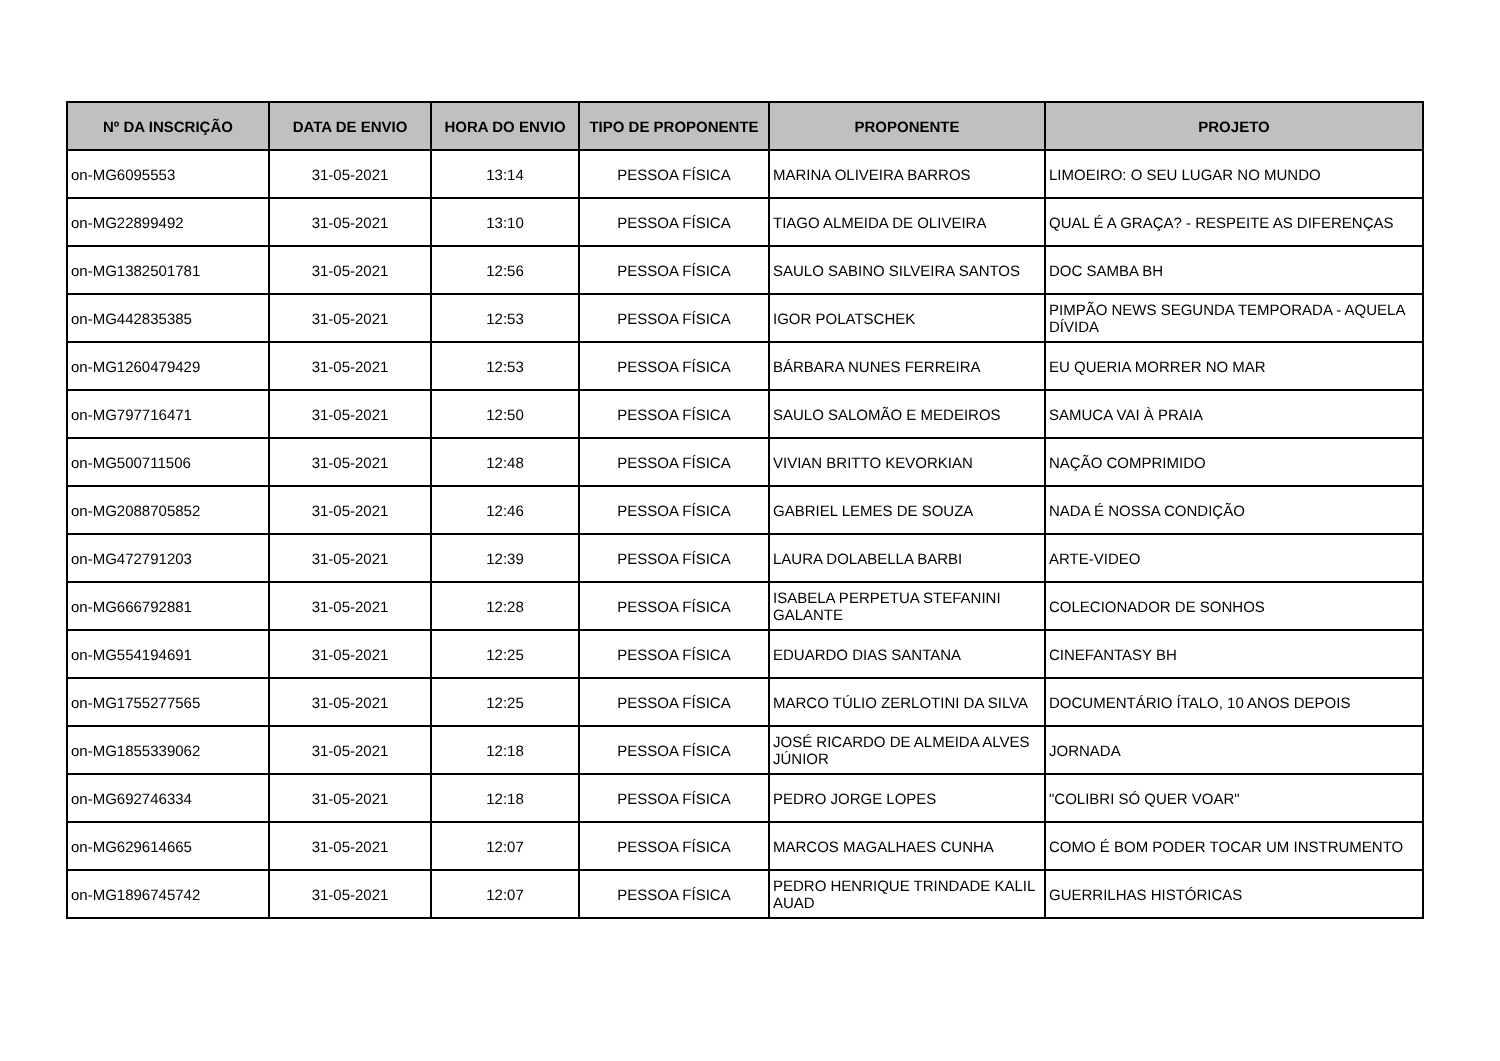| Nº DA INSCRIÇÃO | DATA DE ENVIO | HORA DO ENVIO | TIPO DE PROPONENTE | PROPONENTE | PROJETO |
| --- | --- | --- | --- | --- | --- |
| on-MG6095553 | 31-05-2021 | 13:14 | PESSOA FÍSICA | MARINA OLIVEIRA BARROS | LIMOEIRO: O SEU LUGAR NO MUNDO |
| on-MG22899492 | 31-05-2021 | 13:10 | PESSOA FÍSICA | TIAGO ALMEIDA DE OLIVEIRA | QUAL É A GRAÇA? - RESPEITE AS DIFERENÇAS |
| on-MG1382501781 | 31-05-2021 | 12:56 | PESSOA FÍSICA | SAULO SABINO SILVEIRA SANTOS | DOC SAMBA BH |
| on-MG442835385 | 31-05-2021 | 12:53 | PESSOA FÍSICA | IGOR POLATSCHEK | PIMPÃO NEWS SEGUNDA TEMPORADA - AQUELA DÍVIDA |
| on-MG1260479429 | 31-05-2021 | 12:53 | PESSOA FÍSICA | BÁRBARA NUNES FERREIRA | EU QUERIA MORRER NO MAR |
| on-MG797716471 | 31-05-2021 | 12:50 | PESSOA FÍSICA | SAULO SALOMÃO E MEDEIROS | SAMUCA VAI À PRAIA |
| on-MG500711506 | 31-05-2021 | 12:48 | PESSOA FÍSICA | VIVIAN BRITTO KEVORKIAN | NAÇÃO COMPRIMIDO |
| on-MG2088705852 | 31-05-2021 | 12:46 | PESSOA FÍSICA | GABRIEL LEMES DE SOUZA | NADA É NOSSA CONDIÇÃO |
| on-MG472791203 | 31-05-2021 | 12:39 | PESSOA FÍSICA | LAURA DOLABELLA BARBI | ARTE-VIDEO |
| on-MG666792881 | 31-05-2021 | 12:28 | PESSOA FÍSICA | ISABELA PERPETUA STEFANINI GALANTE | COLECIONADOR DE SONHOS |
| on-MG554194691 | 31-05-2021 | 12:25 | PESSOA FÍSICA | EDUARDO DIAS SANTANA | CINEFANTASY BH |
| on-MG1755277565 | 31-05-2021 | 12:25 | PESSOA FÍSICA | MARCO TÚLIO ZERLOTINI DA SILVA | DOCUMENTÁRIO ÍTALO, 10 ANOS DEPOIS |
| on-MG1855339062 | 31-05-2021 | 12:18 | PESSOA FÍSICA | JOSÉ RICARDO DE ALMEIDA ALVES JÚNIOR | JORNADA |
| on-MG692746334 | 31-05-2021 | 12:18 | PESSOA FÍSICA | PEDRO JORGE LOPES | "COLIBRI SÓ QUER VOAR" |
| on-MG629614665 | 31-05-2021 | 12:07 | PESSOA FÍSICA | MARCOS MAGALHAES CUNHA | COMO É BOM PODER TOCAR UM INSTRUMENTO |
| on-MG1896745742 | 31-05-2021 | 12:07 | PESSOA FÍSICA | PEDRO HENRIQUE TRINDADE KALIL AUAD | GUERRILHAS HISTÓRICAS |